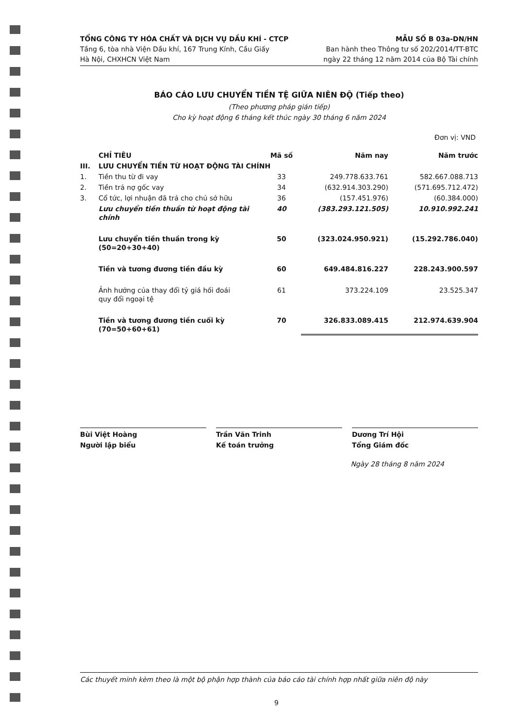TỔNG CÔNG TY HÓA CHẤT VÀ DỊCH VỤ DẦU KHÍ - CTCP
Tầng 6, tòa nhà Viện Dầu khí, 167 Trung Kính, Cầu Giấy
Hà Nội, CHXHCN Việt Nam
MẪU SỐ B 03a-DN/HN
Ban hành theo Thông tư số 202/2014/TT-BTC
ngày 22 tháng 12 năm 2014 của Bộ Tài chính
BÁO CÁO LƯU CHUYỂN TIỀN TỆ GIỮA NIÊN ĐỘ (Tiếp theo)
(Theo phương pháp gián tiếp)
Cho kỳ hoạt động 6 tháng kết thúc ngày 30 tháng 6 năm 2024
Đơn vị: VND
| | CHỈ TIÊU | Mã số | Năm nay | Năm trước |
| --- | --- | --- | --- | --- |
| III. | LƯU CHUYỂN TIỀN TỪ HOẠT ĐỘNG TÀI CHÍNH | | | |
| 1. | Tiền thu từ đi vay | 33 | 249.778.633.761 | 582.667.088.713 |
| 2. | Tiền trả nợ gốc vay | 34 | (632.914.303.290) | (571.695.712.472) |
| 3. | Cổ tức, lợi nhuận đã trả cho chủ sở hữu | 36 | (157.451.976) | (60.384.000) |
| | Lưu chuyển tiền thuần từ hoạt động tài chính | 40 | (383.293.121.505) | 10.910.992.241 |
| | Lưu chuyển tiền thuần trong kỳ (50=20+30+40) | 50 | (323.024.950.921) | (15.292.786.040) |
| | Tiền và tương đương tiền đầu kỳ | 60 | 649.484.816.227 | 228.243.900.597 |
| | Ảnh hưởng của thay đổi tỷ giá hối đoái quy đổi ngoại tệ | 61 | 373.224.109 | 23.525.347 |
| | Tiền và tương đương tiền cuối kỳ (70=50+60+61) | 70 | 326.833.089.415 | 212.974.639.904 |
Bùi Việt Hoàng
Người lập biểu
Trần Văn Trinh
Kế toán trưởng
Dương Trí Hội
Tổng Giám đốc
Ngày 28 tháng 8 năm 2024
Các thuyết minh kèm theo là một bộ phận hợp thành của báo cáo tài chính hợp nhất giữa niên độ này
9